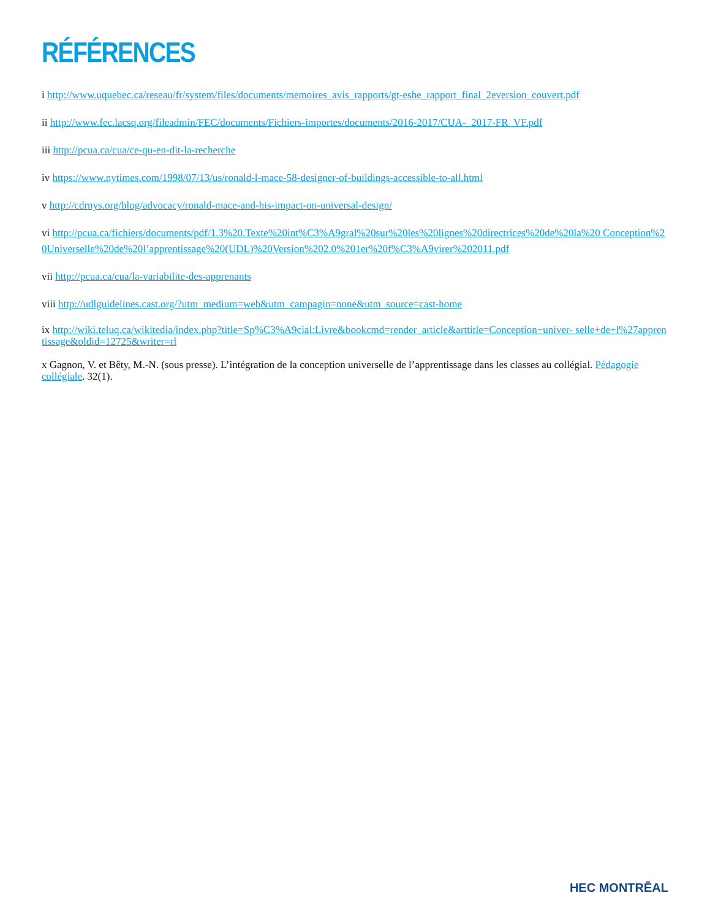RÉFÉRENCES
i http://www.uquebec.ca/reseau/fr/system/files/documents/memoires_avis_rapports/gt-eshe_rapport_final_2eversion_couvert.pdf
ii http://www.fec.lacsq.org/fileadmin/FEC/documents/Fichiers-importes/documents/2016-2017/CUA-_2017-FR_VF.pdf
iii http://pcua.ca/cua/ce-qu-en-dit-la-recherche
iv https://www.nytimes.com/1998/07/13/us/ronald-l-mace-58-designer-of-buildings-accessible-to-all.html
v http://cdrnys.org/blog/advocacy/ronald-mace-and-his-impact-on-universal-design/
vi http://pcua.ca/fichiers/documents/pdf/1.3%20.Texte%20int%C3%A9gral%20sur%20les%20lignes%20directrices%20de%20la%20 Conception%20Universelle%20de%20l’apprentissage%20(UDL)%20Version%202.0%201er%20f%C3%A9virer%202011.pdf
vii http://pcua.ca/cua/la-variabilite-des-apprenants
viii http://udlguidelines.cast.org/?utm_medium=web&utm_campagin=none&utm_source=cast-home
ix http://wiki.teluq.ca/wikitedia/index.php?title=Sp%C3%A9cial:Livre&bookcmd=render_article&arttitle=Conception+univer- selle+de+l%27apprentissage&oldid=12725&writer=rl
x Gagnon, V. et Bêty, M.-N. (sous presse). L’intégration de la conception universelle de l’apprentissage dans les classes au collégial. Pédagogie collégiale. 32(1).
HEC MONTRĒAL